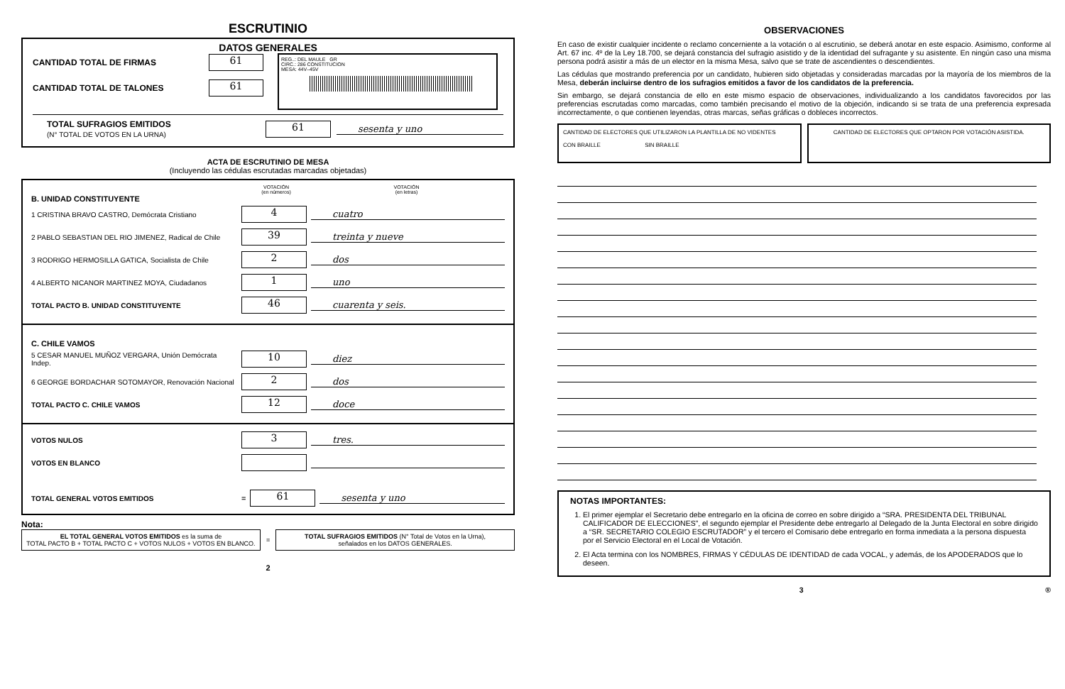ESCRUTINIO
DATOS GENERALES
CANTIDAD TOTAL DE FIRMAS 61
CANTIDAD TOTAL DE TALONES 61
REG..: DEL MAULE GR
CIRC.: 286 CONSTITUCION
MESA: 44V–45V
TOTAL SUFRAGIOS EMITIDOS
(N° TOTAL DE VOTOS EN LA URNA) 61 sesenta y uno
ACTA DE ESCRUTINIO DE MESA
(Incluyendo las cédulas escrutadas marcadas objetadas)
VOTACIÓN
(en números) VOTACIÓN
(en letras)
B. UNIDAD CONSTITUYENTE
1 CRISTINA BRAVO CASTRO, Demócrata Cristiano 4 cuatro
2 PABLO SEBASTIAN DEL RIO JIMENEZ, Radical de Chile 39 treinta y nueve
3 RODRIGO HERMOSILLA GATICA, Socialista de Chile 2 dos
4 ALBERTO NICANOR MARTINEZ MOYA, Ciudadanos 1 uno
TOTAL PACTO B. UNIDAD CONSTITUYENTE 46 cuarenta y seis.
C. CHILE VAMOS
5 CESAR MANUEL MUÑOZ VERGARA, Unión Demócrata Indep. 10 diez
6 GEORGE BORDACHAR SOTOMAYOR, Renovación Nacional 2 dos
TOTAL PACTO C. CHILE VAMOS 12 doce
VOTOS NULOS 3 tres.
VOTOS EN BLANCO
TOTAL GENERAL VOTOS EMITIDOS = 61 sesenta y uno
Nota:
EL TOTAL GENERAL VOTOS EMITIDOS es la suma de
TOTAL PACTO B + TOTAL PACTO C + VOTOS NULOS + VOTOS EN BLANCO.
=
TOTAL SUFRAGIOS EMITIDOS (N° Total de Votos en la Urna),
señalados en los DATOS GENERALES.
2
OBSERVACIONES
En caso de existir cualquier incidente o reclamo concerniente a la votación o al escrutinio, se deberá anotar en este espacio. Asimismo, conforme al Art. 67 inc. 4º de la Ley 18.700, se dejará constancia del sufragio asistido y de la identidad del sufragante y su asistente. En ningún caso una misma persona podrá asistir a más de un elector en la misma Mesa, salvo que se trate de ascendientes o descendientes.
Las cédulas que mostrando preferencia por un candidato, hubieren sido objetadas y consideradas marcadas por la mayoría de los miembros de la Mesa, deberán incluirse dentro de los sufragios emitidos a favor de los candidatos de la preferencia.
Sin embargo, se dejará constancia de ello en este mismo espacio de observaciones, individualizando a los candidatos favorecidos por las preferencias escrutadas como marcadas, como también precisando el motivo de la objeción, indicando si se trata de una preferencia expresada incorrectamente, o que contienen leyendas, otras marcas, señas gráficas o dobleces incorrectos.
CANTIDAD DE ELECTORES QUE UTILIZARON LA PLANTILLA DE NO VIDENTES
CON BRAILLE SIN BRAILLE
CANTIDAD DE ELECTORES QUE OPTARON POR VOTACIÓN ASISTIDA.
NOTAS IMPORTANTES:
1. El primer ejemplar el Secretario debe entregarlo en la oficina de correo en sobre dirigido a “SRA. PRESIDENTA DEL TRIBUNAL CALIFICADOR DE ELECCIONES”, el segundo ejemplar el Presidente debe entregarlo al Delegado de la Junta Electoral en sobre dirigido a “SR. SECRETARIO COLEGIO ESCRUTADOR” y el tercero el Comisario debe entregarlo en forma inmediata a la persona dispuesta por el Servicio Electoral en el Local de Votación.
2. El Acta termina con los NOMBRES, FIRMAS Y CÉDULAS DE IDENTIDAD de cada VOCAL, y además, de los APODERADOS que lo deseen.
3 ®